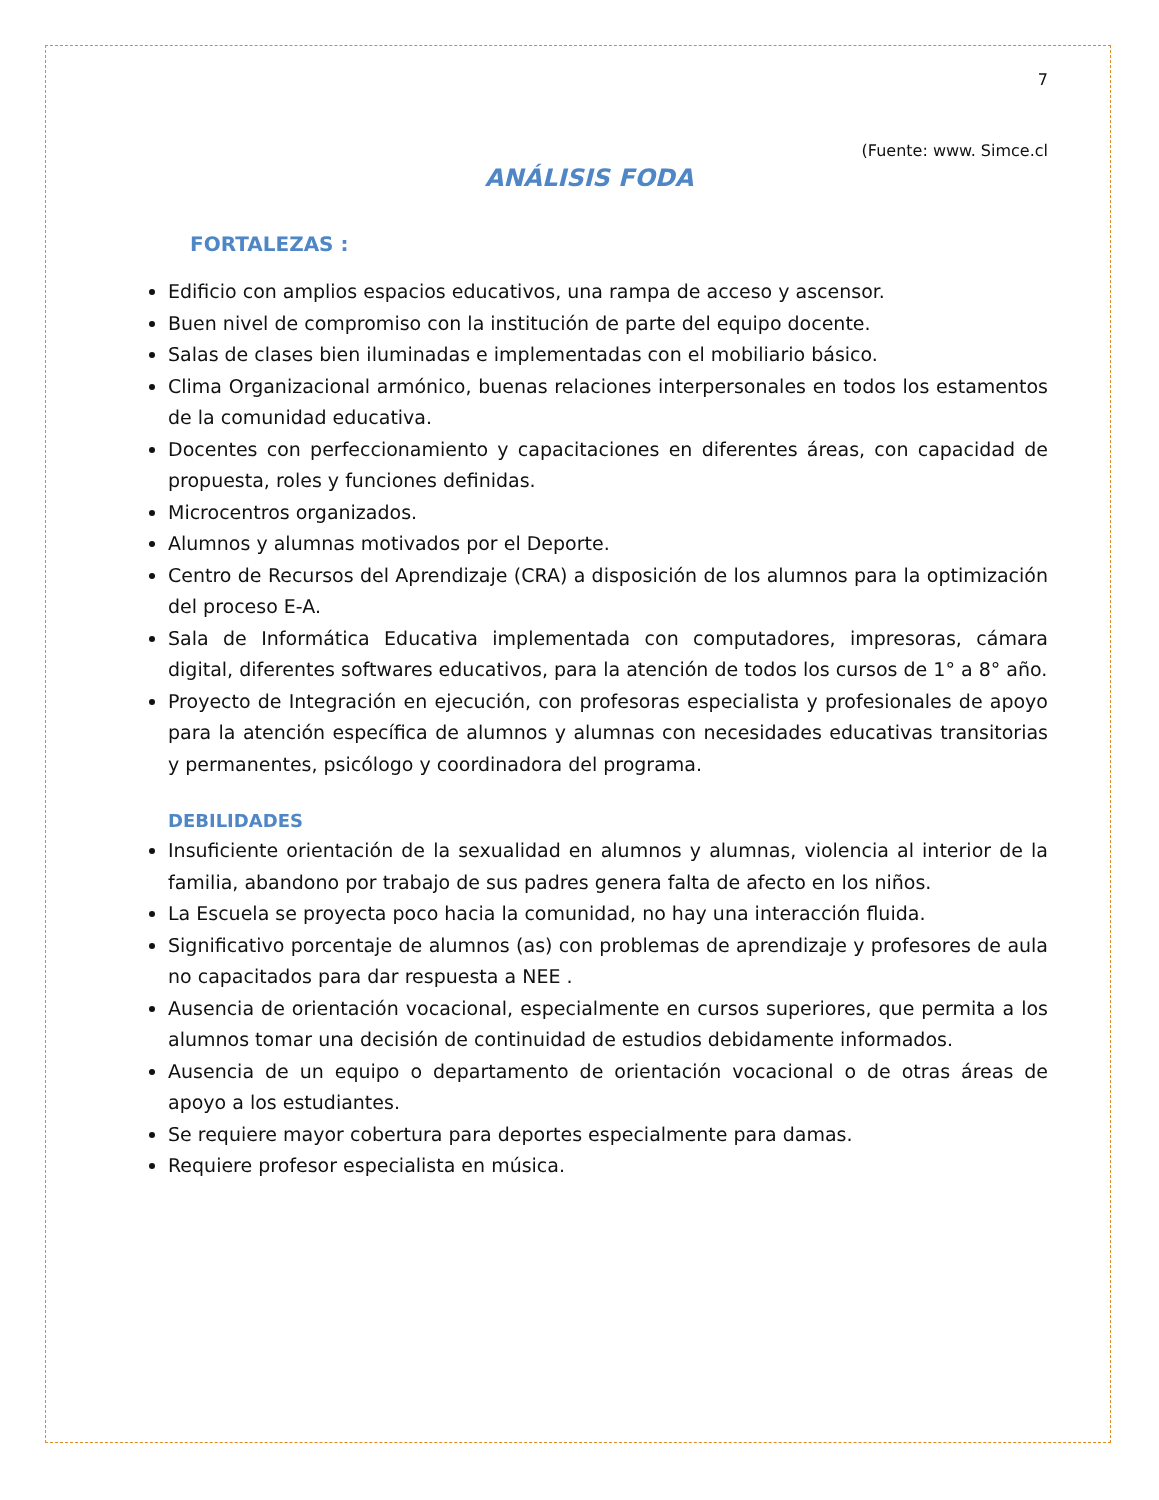7
(Fuente: www. Simce.cl
ANÁLISIS FODA
FORTALEZAS :
Edificio con amplios espacios educativos, una rampa de acceso y ascensor.
Buen nivel de compromiso con la institución de parte del equipo docente.
Salas de clases bien iluminadas e implementadas con el mobiliario básico.
Clima Organizacional armónico, buenas relaciones interpersonales en todos los estamentos de la comunidad educativa.
Docentes con perfeccionamiento y capacitaciones en diferentes áreas, con capacidad de propuesta, roles y funciones definidas.
Microcentros organizados.
Alumnos y alumnas motivados por el Deporte.
Centro de Recursos del Aprendizaje (CRA) a disposición de los alumnos para la optimización del proceso E-A.
Sala de Informática Educativa implementada con computadores, impresoras, cámara digital, diferentes softwares educativos, para la atención de todos los cursos de 1° a 8° año.
Proyecto de Integración en ejecución, con profesoras especialista y profesionales de apoyo para la atención específica de alumnos y alumnas con necesidades educativas transitorias y permanentes, psicólogo y coordinadora del programa.
DEBILIDADES
Insuficiente orientación de la sexualidad en alumnos y alumnas, violencia al interior de la familia, abandono por trabajo de sus padres genera falta de afecto en los niños.
La Escuela se proyecta poco hacia la comunidad, no hay una interacción fluida.
Significativo porcentaje de alumnos (as) con problemas de aprendizaje y profesores de aula no capacitados para dar respuesta a NEE .
Ausencia de orientación vocacional, especialmente en cursos superiores, que permita a los alumnos tomar una decisión de continuidad de estudios debidamente informados.
Ausencia de un equipo o departamento de orientación vocacional o de otras áreas de apoyo a los estudiantes.
Se requiere mayor cobertura para deportes especialmente para damas.
Requiere profesor especialista en música.